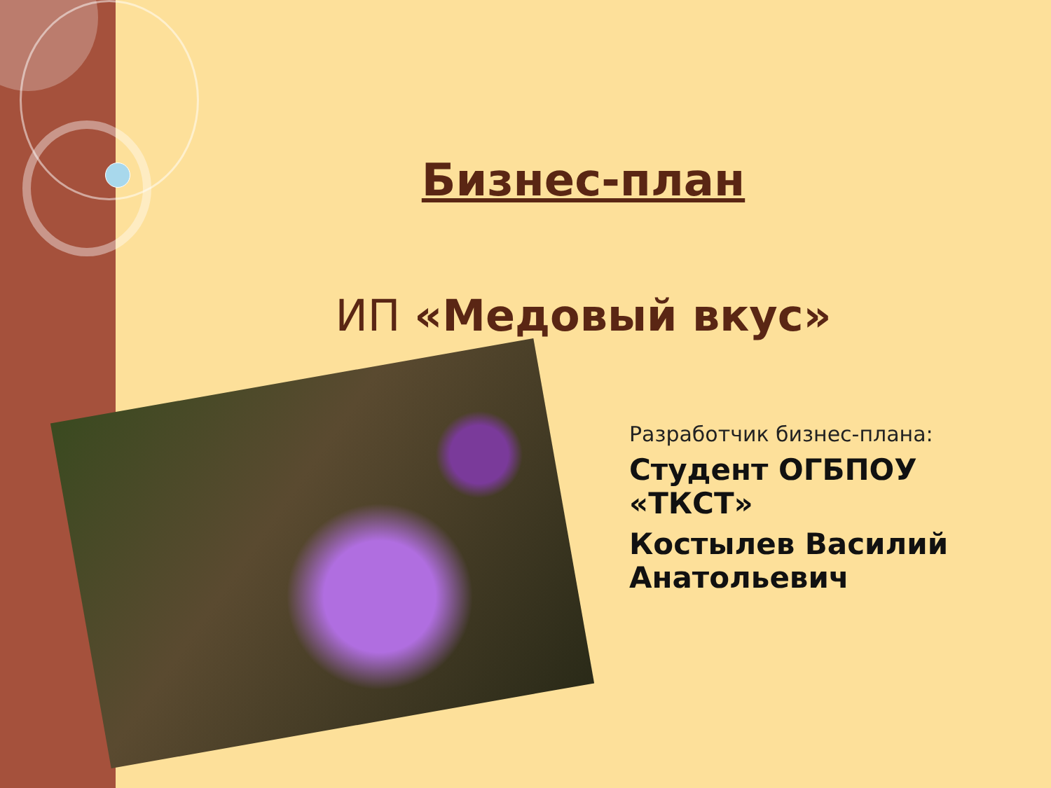Бизнес-план
ИП «Медовый вкус»
Разработчик бизнес-плана:
Студент ОГБПОУ «ТКСТ»
Костылев Василий Анатольевич